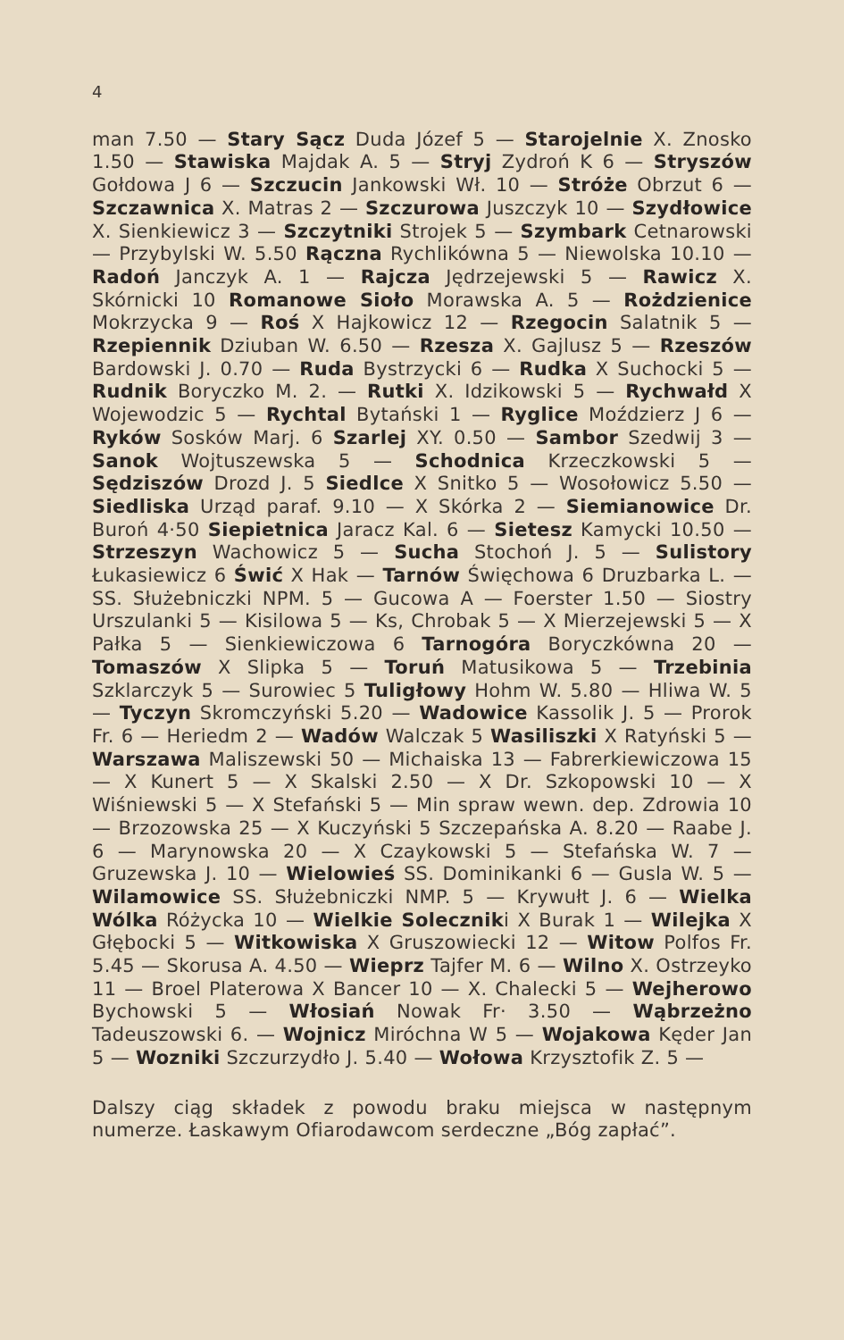4
man 7.50 — Stary Sącz Duda Józef 5 — Starojelnie X. Znosko 1.50 — Stawiska Majdak A. 5 — Stryj Zydroń K 6 — Stryszów Gołdowa J 6 — Szczucin Jankowski Wł. 10 — Stróże Obrzut 6 — Szczawnica X. Matras 2 — Szczurowa Juszczyk 10 — Szydłowice X. Sienkiewicz 3 — Szczytniki Strojek 5 — Szymbark Cetnarowski — Przybylski W. 5.50 Rączna Rychlikówna 5 — Niewolska 10.10 — Radoń Janczyk A. 1 — Rajcza Jędrzejewski 5 — Rawicz X. Skórnicki 10 Romanowe Sioło Morawska A. 5 — Rożdzienice Mokrzycka 9 — Roś X Hajkowicz 12 — Rzegocin Salatnik 5 — Rzepiennik Dziuban W. 6.50 — Rzesza X. Gajlusz 5 — Rzeszów Bardowski J. 0.70 — Ruda Bystrzycki 6 — Rudka X Suchocki 5 — Rudnik Boryczko M. 2. — Rutki X. Idzikowski 5 — Rychwałd X Wojewodzic 5 — Rychtal Bytański 1 — Ryglice Moździerz J 6 — Ryków Sosków Marj. 6 Szarlej XY. 0.50 — Sambor Szedwij 3 — Sanok Wojtuszewska 5 — Schodnica Krzeczkowski 5 — Sędziszów Drozd J. 5 Siedlce X Snitko 5 — Wosołowicz 5.50 — Siedliska Urząd paraf. 9.10 — X Skórka 2 — Siemianowice Dr. Buroń 4·50 Siepietnica Jaracz Kal. 6 — Sietesz Kamycki 10.50 — Strzeszyn Wachowicz 5 — Sucha Stochoń J. 5 — Sulistory Łukasiewicz 6 Świć X Hak — Tarnów Święchowa 6 Druzbarka L. — SS. Służebniczki NPM. 5 — Gucowa A — Foerster 1.50 — Siostry Urszulanki 5 — Kisilowa 5 — Ks, Chrobak 5 — X Mierzejewski 5 — X Pałka 5 — Sienkiewiczowa 6 Tarnogóra Boryczkówna 20 — Tomaszów X Slipka 5 — Toruń Matusikowa 5 — Trzebinia Szklarczyk 5 — Surowiec 5 Tuligłowy Hohm W. 5.80 — Hliwa W. 5 — Tyczyn Skromczyński 5.20 — Wadowice Kassolik J. 5 — Prorok Fr. 6 — Heriedm 2 — Wadów Walczak 5 Wasiliszki X Ratyński 5 — Warszawa Maliszewski 50 — Michaiska 13 — Fabrerkiewiczowa 15 — X Kunert 5 — X Skalski 2.50 — X Dr. Szkopowski 10 — X Wiśniewski 5 — X Stefański 5 — Min spraw wewn. dep. Zdrowia 10 — Brzozowska 25 — X Kuczyński 5 Szczepańska A. 8.20 — Raabe J. 6 — Marynowska 20 — X Czaykowski 5 — Stefańska W. 7 — Gruzewska J. 10 — Wielowieś SS. Dominikanki 6 — Gusla W. 5 — Wilamowice SS. Służebniczki NMP. 5 — Krywułt J. 6 — Wielka Wólka Różycka 10 — Wielkie Soleczniki X Burak 1 — Wilejka X Głębocki 5 — Witkowiska X Gruszowiecki 12 — Witow Polfos Fr. 5.45 — Skorusa A. 4.50 — Wieprz Tajfer M. 6 — Wilno X. Ostrzeyko 11 — Broel Platerowa X Bancer 10 — X. Chalecki 5 — Wejherowo Bychowski 5 — Włosiań Nowak Fr· 3.50 — Wąbrzeżno Tadeuszowski 6. — Wojnicz Miróchna W 5 — Wojakowa Kęder Jan 5 — Wozniki Szczurzydło J. 5.40 — Wołowa Krzysztofik Z. 5 —
Dalszy ciąg składek z powodu braku miejsca w następnym numerze. Łaskawym Ofiarodawcom serdeczne „Bóg zapłać”.